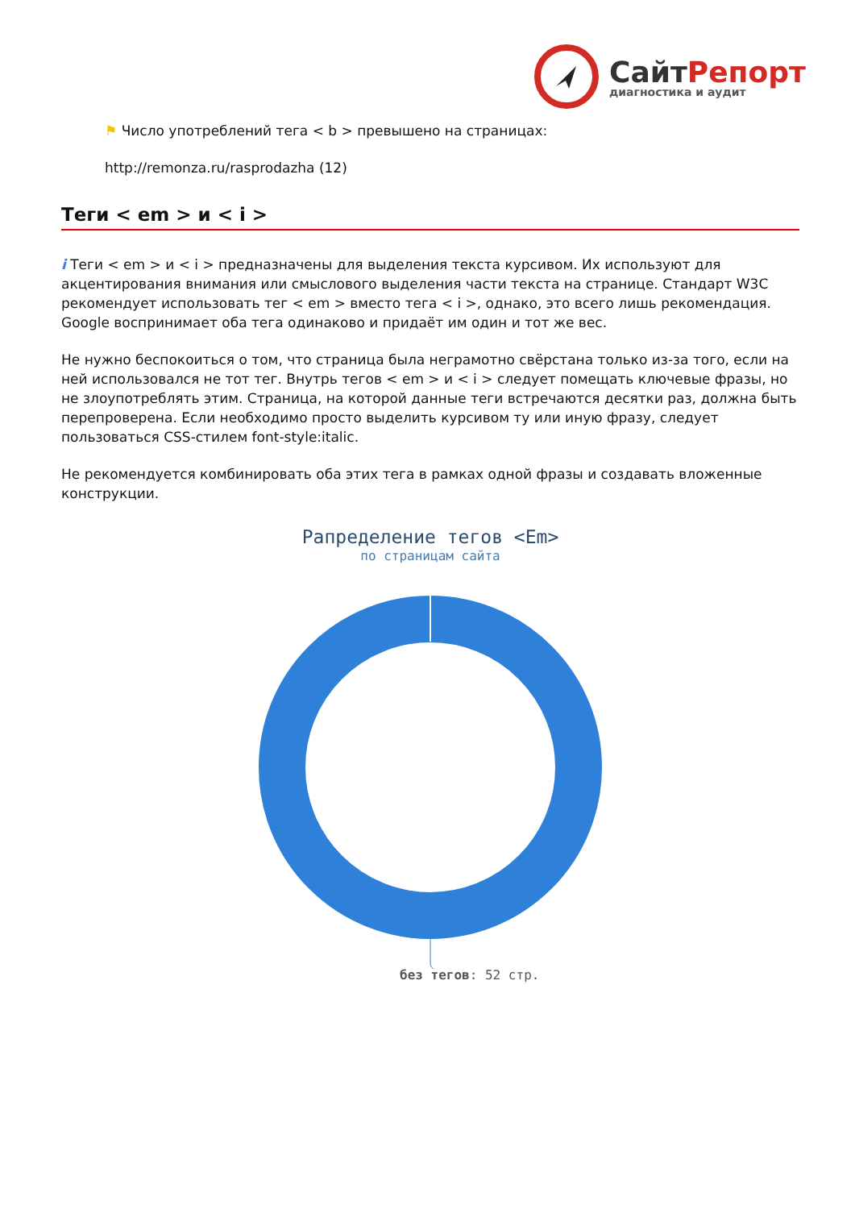СайтРепорт
диагностика и аудит
⚑ Число употреблений тега < b > превышено на страницах:
http://remonza.ru/rasprodazha (12)
Теги < em > и < i >
i Теги < em > и < i > предназначены для выделения текста курсивом. Их используют для акцентирования внимания или смыслового выделения части текста на странице. Стандарт W3C рекомендует использовать тег < em > вместо тега < i >, однако, это всего лишь рекомендация. Google воспринимает оба тега одинаково и придаёт им один и тот же вес.
Не нужно беспокоиться о том, что страница была неграмотно свёрстана только из-за того, если на ней использовался не тот тег. Внутрь тегов < em > и < i > следует помещать ключевые фразы, но не злоупотреблять этим. Страница, на которой данные теги встречаются десятки раз, должна быть перепроверена. Если необходимо просто выделить курсивом ту или иную фразу, следует пользоваться CSS-стилем font-style:italic.
Не рекомендуется комбинировать оба этих тега в рамках одной фразы и создавать вложенные конструкции.
Рапределение тегов <Em>
по страницам сайта
без тегов: 52 стр.